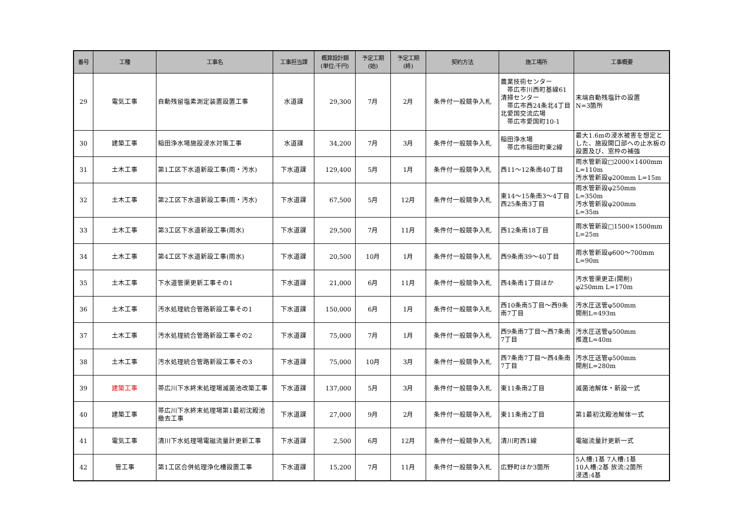| 番号 | 工種 | 工事名 | 工事担当課 | 概算設計額 (単位:千円) | 予定工期 (始) | 予定工期 (終) | 契約方法 | 施工場所 | 工事概要 |
| --- | --- | --- | --- | --- | --- | --- | --- | --- | --- |
| 29 | 電気工事 | 自動残留塩素測定装置設置工事 | 水道課 | 29,300 | 7月 | 2月 | 条件付一般競争入札 | 農業技術センター 帯広市川西町基線61 清掃センター 帯広市西24条北4丁目 北愛国交流広場 帯広市愛国町10-1 | 末端自動残塩計の設置 N=3箇所 |
| 30 | 建築工事 | 稲田浄水場施設浸水対策工事 | 水道課 | 34,200 | 7月 | 3月 | 条件付一般競争入札 | 稲田浄水場 帯広市稲田町東2線 | 最大1.6mの浸水被害を想定とした、施設開口部への止水板の設置及び、窓枠の補強 |
| 31 | 土木工事 | 第1工区下水道新設工事(雨・汚水) | 下水道課 | 129,400 | 5月 | 1月 | 条件付一般競争入札 | 西11～12条南40丁目 | 雨水管新設□2000×1400mm L=110m 汚水管新設φ200mm L=15m |
| 32 | 土木工事 | 第2工区下水道新設工事(雨・汚水) | 下水道課 | 67,500 | 5月 | 12月 | 条件付一般競争入札 | 東14～15条南3～4丁目 西25条南3丁目 | 雨水管新設φ250mm L=350m 汚水管新設φ200mm L=35m |
| 33 | 土木工事 | 第3工区下水道新設工事(雨水) | 下水道課 | 29,500 | 7月 | 11月 | 条件付一般競争入札 | 西12条南18丁目 | 雨水管新設□1500×1500mm L=25m |
| 34 | 土木工事 | 第4工区下水道新設工事(雨水) | 下水道課 | 20,500 | 10月 | 1月 | 条件付一般競争入札 | 西9条南39～40丁目 | 雨水管新設φ600～700mm L=90m |
| 35 | 土木工事 | 下水道管渠更新工事その1 | 下水道課 | 21,000 | 6月 | 11月 | 条件付一般競争入札 | 西4条南1丁目ほか | 汚水管渠更正(開削) φ250mm L=170m |
| 36 | 土木工事 | 汚水処理統合管路新設工事その1 | 下水道課 | 150,000 | 6月 | 1月 | 条件付一般競争入札 | 西10条南5丁目～西9条南7丁目 | 汚水圧送管φ500mm 開削L=493m |
| 37 | 土木工事 | 汚水処理統合管路新設工事その2 | 下水道課 | 75,000 | 7月 | 1月 | 条件付一般競争入札 | 西9条南7丁目～西7条南7丁目 | 汚水圧送管φ500mm 推進L=40m |
| 38 | 土木工事 | 汚水処理統合管路新設工事その3 | 下水道課 | 75,000 | 10月 | 3月 | 条件付一般競争入札 | 西7条南7丁目～西4条南7丁目 | 汚水圧送管φ500mm 開削L=280m |
| 39 | 建築工事 | 帯広川下水終末処理場滅菌池改築工事 | 下水道課 | 137,000 | 5月 | 3月 | 条件付一般競争入札 | 東11条南2丁目 | 滅菌池解体・新設一式 |
| 40 | 建築工事 | 帯広川下水終末処理場第1最初沈殿池撤去工事 | 下水道課 | 27,000 | 9月 | 2月 | 条件付一般競争入札 | 東11条南2丁目 | 第1最初沈殿池解体一式 |
| 41 | 電気工事 | 清川下水処理場電磁流量計更新工事 | 下水道課 | 2,500 | 6月 | 12月 | 条件付一般競争入札 | 清川町西1線 | 電磁流量計更新一式 |
| 42 | 管工事 | 第1工区合併処理浄化槽設置工事 | 下水道課 | 15,200 | 7月 | 11月 | 条件付一般競争入札 | 広野町ほか3箇所 | 5人槽:1基 7人槽:1基 10人槽:2基 放流:2箇所 浸透:4基 |